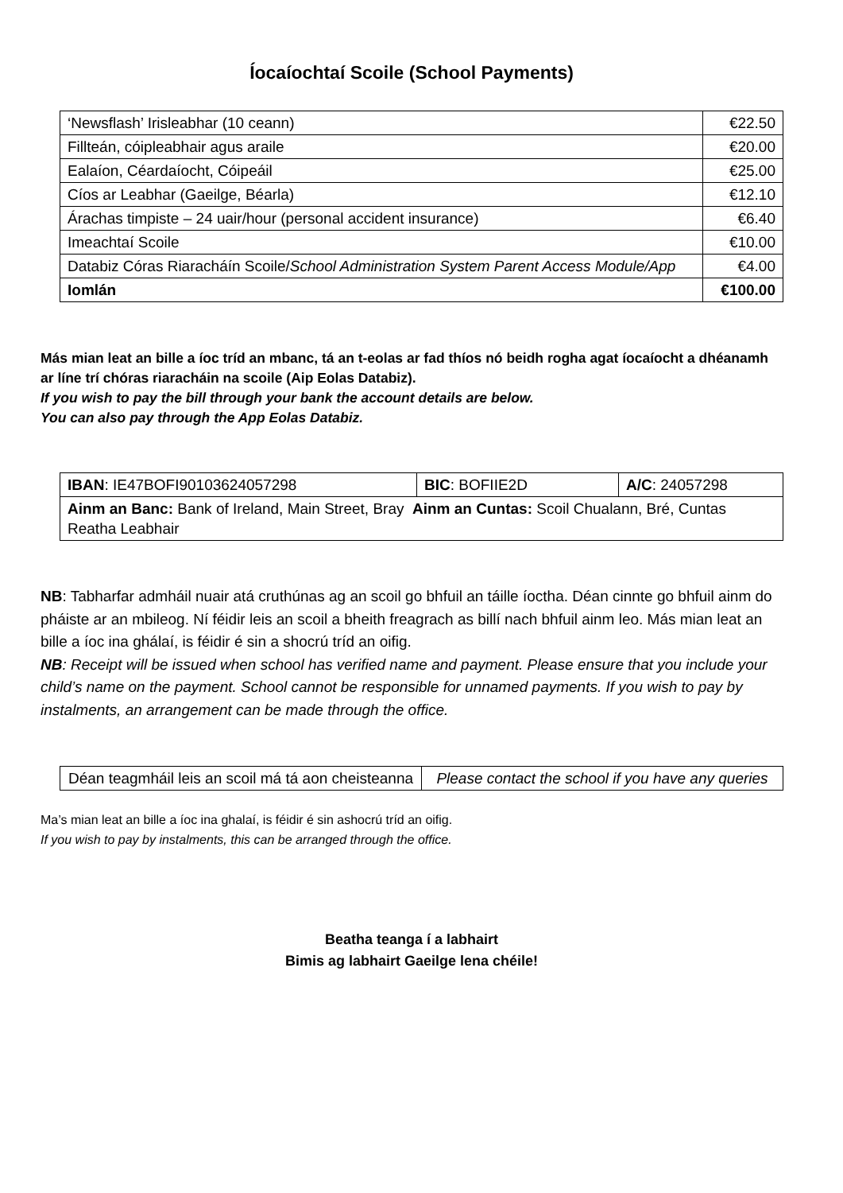Íocaíochtaí Scoile (School Payments)
| ‘Newsflash’ Irisleabhar (10 ceann) | €22.50 |
| Fillteán, cóipleabhair agus araile | €20.00 |
| Ealaíon, Céardaíocht, Cóipeáil | €25.00 |
| Cíos ar Leabhar (Gaeilge, Béarla) | €12.10 |
| Árachas timpiste – 24 uair/hour (personal accident insurance) | €6.40 |
| Imeachtaí Scoile | €10.00 |
| Databiz Córas Riaracháín Scoile/ School Administration System Parent Access Module/App | €4.00 |
| Iomlán | €100.00 |
Más mian leat an bille a íoc tríd an mbanc, tá an t-eolas ar fad thíos nó beidh rogha agat íocaíocht a dhéanamh ar líne trí chóras riaracháin na scoile (Aip Eolas Databiz).
If you wish to pay the bill through your bank the account details are below.
You can also pay through the App Eolas Databiz.
| IBAN : IE47BOFI90103624057298 | BIC : BOFIIE2D | A/C : 24057298 |
| Ainm an Banc: Bank of Ireland, Main Street, Bray Ainm an Cuntas: Scoil Chualann, Bré, Cuntas Reatha Leabhair | | |
NB: Tabharfar admháil nuair atá cruthúnas ag an scoil go bhfuil an táille íoctha. Déan cinnte go bhfuil ainm do pháiste ar an mbileog. Ní féidir leis an scoil a bheith freagrach as billí nach bhfuil ainm leo. Más mian leat an bille a íoc ina ghálaí, is féidir é sin a shocrú tríd an oifig.
NB: Receipt will be issued when school has verified name and payment. Please ensure that you include your child’s name on the payment. School cannot be responsible for unnamed payments. If you wish to pay by instalments, an arrangement can be made through the office.
| Déan teagmháil leis an scoil má tá aon cheisteanna | Please contact the school if you have any queries |
Ma’s mian leat an bille a íoc ina ghalaí, is féidir é sin ashocrú tríd an oifig.
If you wish to pay by instalments, this can be arranged through the office.
Beatha teanga í a labhairt
Bimis ag labhairt Gaeilge lena chéile!